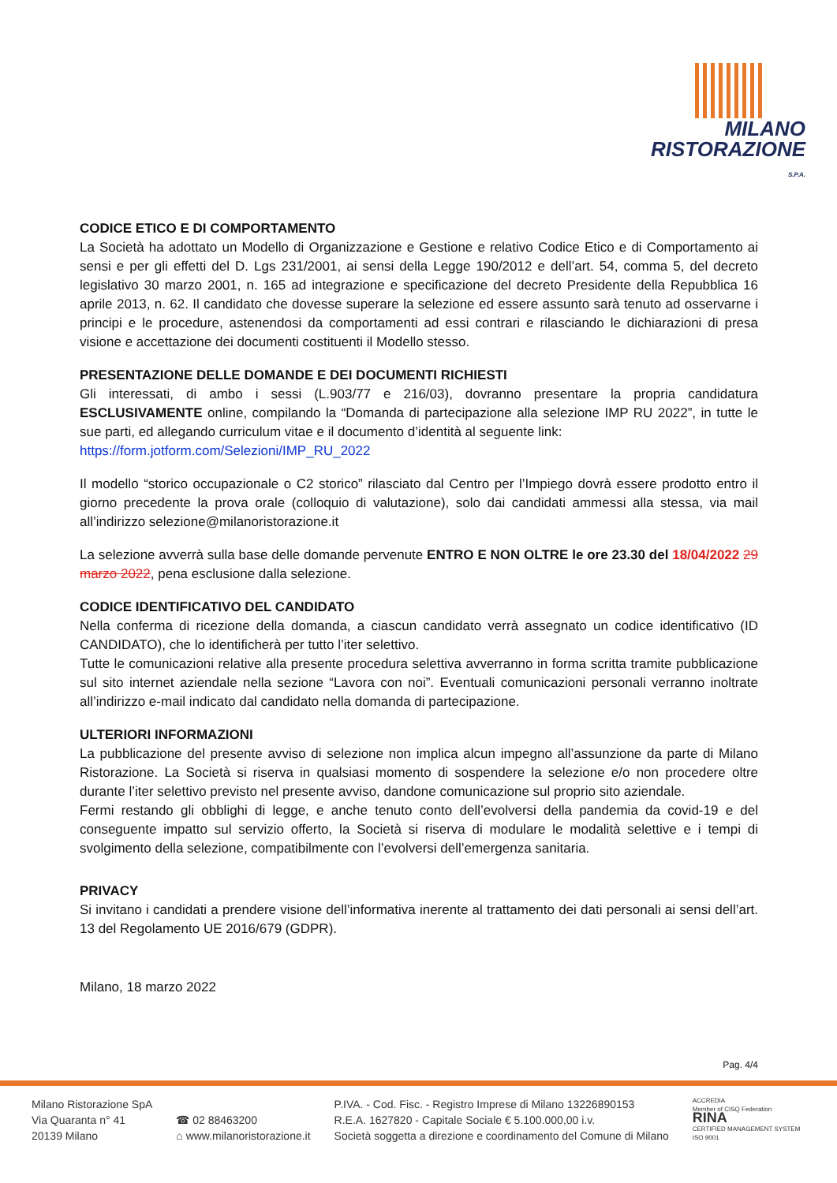MILANO
RISTORAZIONE
S.P.A.
CODICE ETICO E DI COMPORTAMENTO
La Società ha adottato un Modello di Organizzazione e Gestione e relativo Codice Etico e di Comportamento ai sensi e per gli effetti del D. Lgs 231/2001, ai sensi della Legge 190/2012 e dell’art. 54, comma 5, del decreto legislativo 30 marzo 2001, n. 165 ad integrazione e specificazione del decreto Presidente della Repubblica 16 aprile 2013, n. 62. Il candidato che dovesse superare la selezione ed essere assunto sarà tenuto ad osservarne i principi e le procedure, astenendosi da comportamenti ad essi contrari e rilasciando le dichiarazioni di presa visione e accettazione dei documenti costituenti il Modello stesso.
PRESENTAZIONE DELLE DOMANDE E DEI DOCUMENTI RICHIESTI
Gli interessati, di ambo i sessi (L.903/77 e 216/03), dovranno presentare la propria candidatura ESCLUSIVAMENTE online, compilando la “Domanda di partecipazione alla selezione IMP RU 2022”, in tutte le sue parti, ed allegando curriculum vitae e il documento d’identità al seguente link:
https://form.jotform.com/Selezioni/IMP_RU_2022
Il modello “storico occupazionale o C2 storico” rilasciato dal Centro per l’Impiego dovrà essere prodotto entro il giorno precedente la prova orale (colloquio di valutazione), solo dai candidati ammessi alla stessa, via mail all’indirizzo selezione@milanoristorazione.it
La selezione avverrà sulla base delle domande pervenute ENTRO E NON OLTRE le ore 23.30 del 18/04/2022 29 marzo 2022, pena esclusione dalla selezione.
CODICE IDENTIFICATIVO DEL CANDIDATO
Nella conferma di ricezione della domanda, a ciascun candidato verrà assegnato un codice identificativo (ID CANDIDATO), che lo identificherà per tutto l’iter selettivo.
Tutte le comunicazioni relative alla presente procedura selettiva avverranno in forma scritta tramite pubblicazione sul sito internet aziendale nella sezione “Lavora con noi”. Eventuali comunicazioni personali verranno inoltrate all’indirizzo e-mail indicato dal candidato nella domanda di partecipazione.
ULTERIORI INFORMAZIONI
La pubblicazione del presente avviso di selezione non implica alcun impegno all’assunzione da parte di Milano Ristorazione. La Società si riserva in qualsiasi momento di sospendere la selezione e/o non procedere oltre durante l’iter selettivo previsto nel presente avviso, dandone comunicazione sul proprio sito aziendale.
Fermi restando gli obblighi di legge, e anche tenuto conto dell’evolversi della pandemia da covid-19 e del conseguente impatto sul servizio offerto, la Società si riserva di modulare le modalità selettive e i tempi di svolgimento della selezione, compatibilmente con l’evolversi dell’emergenza sanitaria.
PRIVACY
Si invitano i candidati a prendere visione dell’informativa inerente al trattamento dei dati personali ai sensi dell’art. 13 del Regolamento UE 2016/679 (GDPR).
Milano, 18 marzo 2022
Pag. 4/4
Milano Ristorazione SpA
Via Quaranta n° 41
20139 Milano
☎ 02 88463200
⌂ www.milanoristorazione.it
P.IVA. - Cod. Fisc. - Registro Imprese di Milano 13226890153
R.E.A. 1627820 - Capitale Sociale € 5.100.000,00 i.v.
Società soggetta a direzione e coordinamento del Comune di Milano
ACCREDIA
Member of CISQ Federation
RINA
CERTIFIED MANAGEMENT SYSTEM
ISO 9001